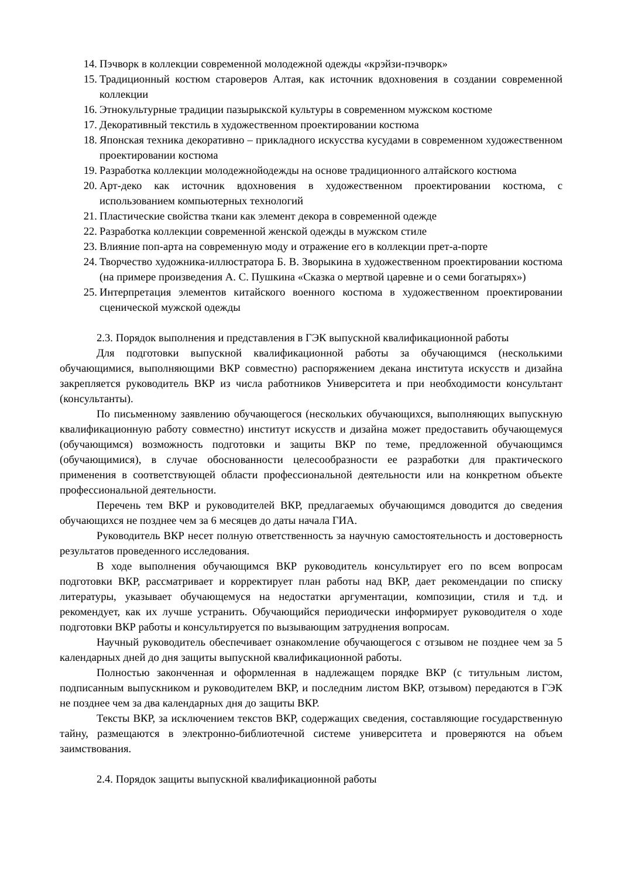14. Пэчворк в коллекции современной молодежной одежды «крэйзи-пэчворк»
15. Традиционный костюм староверов Алтая, как источник вдохновения в создании современной коллекции
16. Этнокультурные традиции пазырыкской культуры в современном мужском костюме
17. Декоративный текстиль в художественном проектировании костюма
18. Японская техника декоративно – прикладного искусства кусудами в современном художественном проектировании костюма
19. Разработка коллекции молодежнойодежды на основе традиционного алтайского костюма
20. Арт-деко как источник вдохновения в художественном проектировании костюма, с использованием компьютерных технологий
21. Пластические свойства ткани как элемент декора в современной одежде
22. Разработка коллекции современной женской одежды в мужском стиле
23. Влияние поп-арта на современную моду и отражение его в коллекции прет-а-порте
24. Творчество художника-иллюстратора Б. В. Зворыкина в художественном проектировании костюма (на примере произведения А. С. Пушкина «Сказка о мертвой царевне и о семи богатырях»)
25. Интерпретация элементов китайского военного костюма в художественном проектировании сценической мужской одежды
2.3. Порядок выполнения и представления в ГЭК выпускной квалификационной работы
Для подготовки выпускной квалификационной работы за обучающимся (несколькими обучающимися, выполняющими ВКР совместно) распоряжением декана института искусств и дизайна закрепляется руководитель ВКР из числа работников Университета и при необходимости консультант (консультанты).
По письменному заявлению обучающегося (нескольких обучающихся, выполняющих выпускную квалификационную работу совместно) институт искусств и дизайна может предоставить обучающемуся (обучающимся) возможность подготовки и защиты ВКР по теме, предложенной обучающимся (обучающимися), в случае обоснованности целесообразности ее разработки для практического применения в соответствующей области профессиональной деятельности или на конкретном объекте профессиональной деятельности.
Перечень тем ВКР и руководителей ВКР, предлагаемых обучающимся доводится до сведения обучающихся не позднее чем за 6 месяцев до даты начала ГИА.
Руководитель ВКР несет полную ответственность за научную самостоятельность и достоверность результатов проведенного исследования.
В ходе выполнения обучающимся ВКР руководитель консультирует его по всем вопросам подготовки ВКР, рассматривает и корректирует план работы над ВКР, дает рекомендации по списку литературы, указывает обучающемуся на недостатки аргументации, композиции, стиля и т.д. и рекомендует, как их лучше устранить. Обучающийся периодически информирует руководителя о ходе подготовки ВКР работы и консультируется по вызывающим затруднения вопросам.
Научный руководитель обеспечивает ознакомление обучающегося с отзывом не позднее чем за 5 календарных дней до дня защиты выпускной квалификационной работы.
Полностью законченная и оформленная в надлежащем порядке ВКР (с титульным листом, подписанным выпускником и руководителем ВКР, и последним листом ВКР, отзывом) передаются в ГЭК не позднее чем за два календарных дня до защиты ВКР.
Тексты ВКР, за исключением текстов ВКР, содержащих сведения, составляющие государственную тайну, размещаются в электронно-библиотечной системе университета и проверяются на объем заимствования.
2.4. Порядок защиты выпускной квалификационной работы